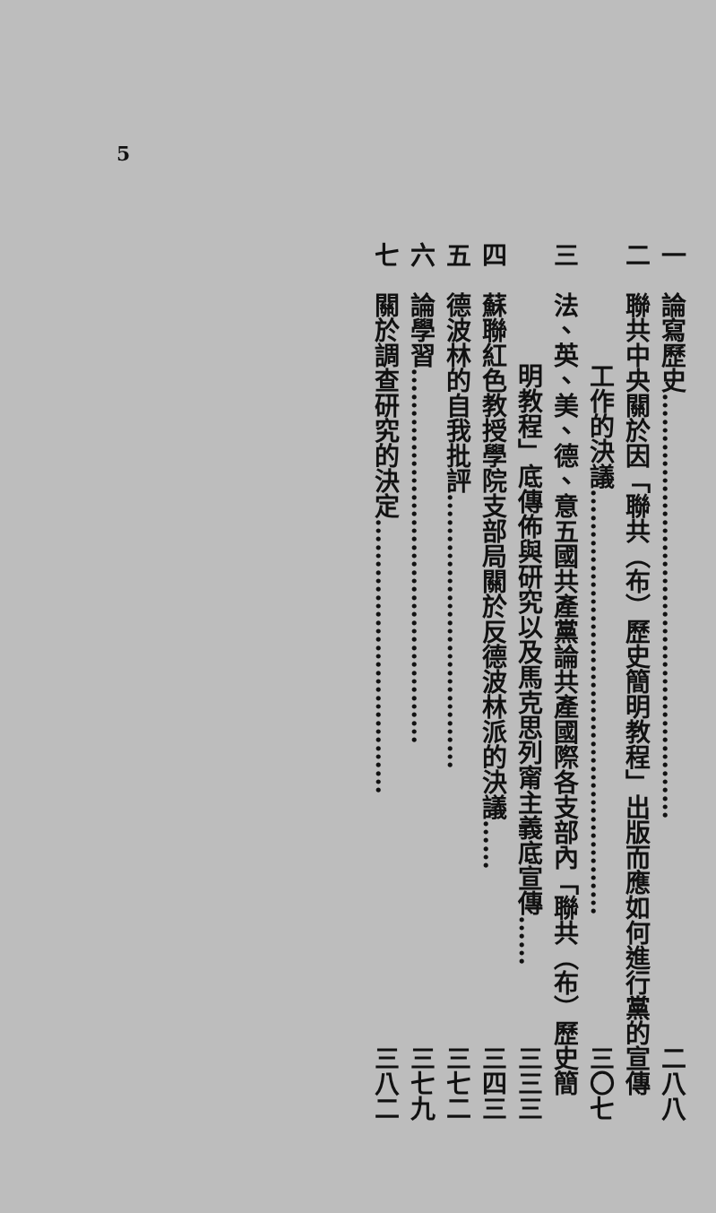5
一　論寫歷史…………………………………………… 二八八
二　聯共中央關於因「聯共（布）歷史簡明教程」出版而應如何進行黨的宣傳
工作的決議…………………………………………… 三〇七
三　法、英、美、德、意五國共產黨論共產國際各支部內「聯共（布）歷史簡
明教程」底傳佈與研究以及馬克思列甯主義底宣傳…… 三三三
四　蘇聯紅色教授學院支部局關於反德波林派的決議…… 三四三
五　德波林的自我批評…………………………… 三七二
六　論學習……………………………………… 三七九
七　關於調查研究的決定…………………………… 三八二